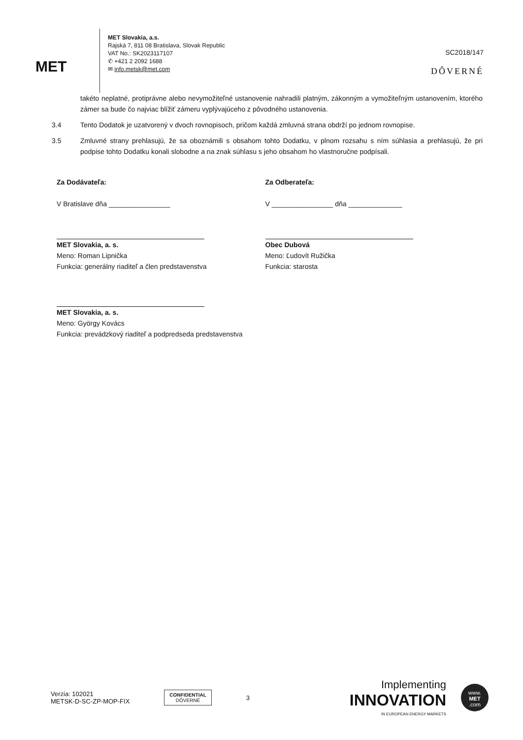MET
MET Slovakia, a.s.
Rajská 7, 811 08 Bratislava, Slovak Republic
VAT No.: SK2023117107
✆ +421 2 2092 1688
✉ info.metsk@met.com
SC2018/147
DÔVERNÉ
takéto neplatné, protiprávne alebo nevymožiteľné ustanovenie nahradili platným, zákonným a vymožiteľným ustanovením, ktorého zámer sa bude čo najviac blížiť zámeru vyplývajúceho z pôvodného ustanovenia.
3.4 Tento Dodatok je uzatvorený v dvoch rovnopisoch, pričom každá zmluvná strana obdrží po jednom rovnopise.
3.5 Zmluvné strany prehlasujú, že sa oboznámili s obsahom tohto Dodatku, v plnom rozsahu s ním súhlasia a prehlasujú, že pri podpise tohto Dodatku konali slobodne a na znak súhlasu s jeho obsahom ho vlastnoručne podpísali.
Za Dodávateľa:
V Bratislave dňa ________________
MET Slovakia, a. s.
Meno: Roman Lipnička
Funkcia: generálny riaditeľ a člen predstavenstva
MET Slovakia, a. s.
Meno: György Kovács
Funkcia: prevádzkový riaditeľ a podpredseda predstavenstva
Za Odberateľa:
V ________________ dňa ______________
Obec Dubová
Meno: Ľudovít Ružička
Funkcia: starosta
Verzia: 102021
METSK-D-SC-ZP-MOP-FIX
CONFIDENTIAL
DÔVERNÉ
3
Implementing
INNOVATION
IN EUROPEAN ENERGY MARKETS
www.
MET
.com